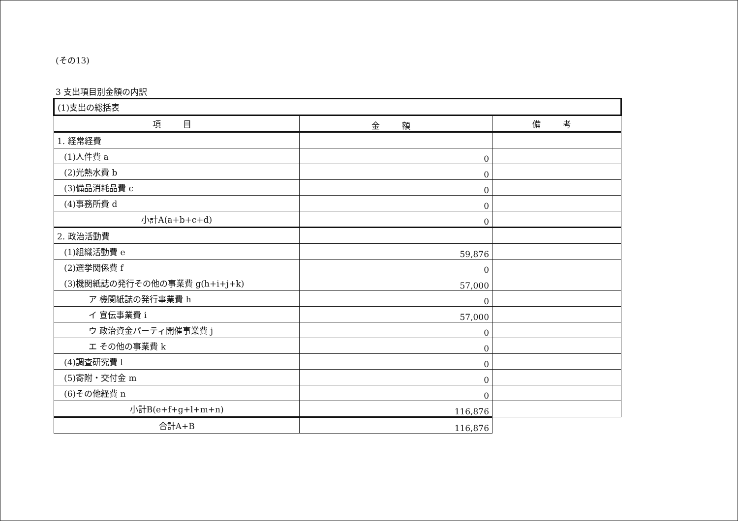(その13)
3 支出項目別金額の内訳
| (1)支出の総括表 | | |
| 項 目 | 金 額 | 備 考 |
| 1. 経常経費 | | |
| (1)人件費 a | 0 | |
| (2)光熱水費 b | 0 | |
| (3)備品消耗品費 c | 0 | |
| (4)事務所費 d | 0 | |
| 小計A(a+b+c+d) | 0 | |
| 2. 政治活動費 | | |
| (1)組織活動費 e | 59,876 | |
| (2)選挙関係費 f | 0 | |
| (3)機関紙誌の発行その他の事業費 g(h+i+j+k) | 57,000 | |
| ア 機関紙誌の発行事業費 h | 0 | |
| イ 宣伝事業費 i | 57,000 | |
| ウ 政治資金パーティ開催事業費 j | 0 | |
| エ その他の事業費 k | 0 | |
| (4)調査研究費 l | 0 | |
| (5)寄附・交付金 m | 0 | |
| (6)その他経費 n | 0 | |
| 小計B(e+f+g+l+m+n) | 116,876 | |
| 合計A+B | 116,876 | |